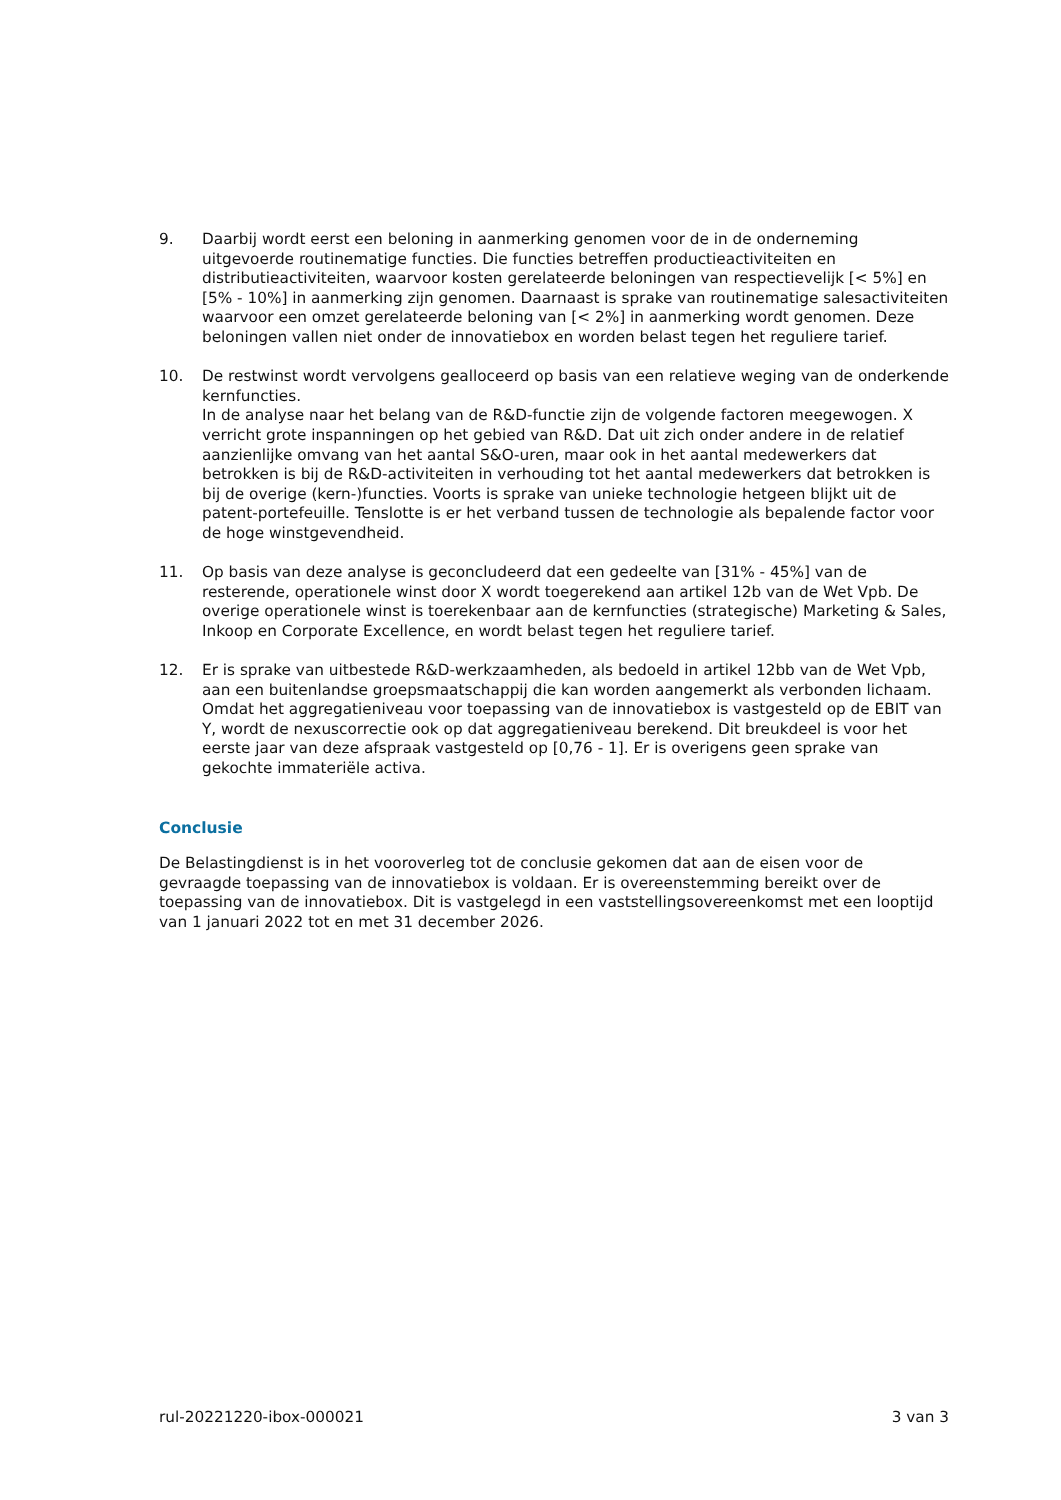9. Daarbij wordt eerst een beloning in aanmerking genomen voor de in de onderneming uitgevoerde routinematige functies. Die functies betreffen productieactiviteiten en distributieactiviteiten, waarvoor kosten gerelateerde beloningen van respectievelijk [< 5%] en [5% - 10%] in aanmerking zijn genomen. Daarnaast is sprake van routinematige salesactiviteiten waarvoor een omzet gerelateerde beloning van [< 2%] in aanmerking wordt genomen. Deze beloningen vallen niet onder de innovatiebox en worden belast tegen het reguliere tarief.
10. De restwinst wordt vervolgens gealloceerd op basis van een relatieve weging van de onderkende kernfuncties.
In de analyse naar het belang van de R&D-functie zijn de volgende factoren meegewogen. X verricht grote inspanningen op het gebied van R&D. Dat uit zich onder andere in de relatief aanzienlijke omvang van het aantal S&O-uren, maar ook in het aantal medewerkers dat betrokken is bij de R&D-activiteiten in verhouding tot het aantal medewerkers dat betrokken is bij de overige (kern-)functies. Voorts is sprake van unieke technologie hetgeen blijkt uit de patent-portefeuille. Tenslotte is er het verband tussen de technologie als bepalende factor voor de hoge winstgevendheid.
11. Op basis van deze analyse is geconcludeerd dat een gedeelte van [31% - 45%] van de resterende, operationele winst door X wordt toegerekend aan artikel 12b van de Wet Vpb. De overige operationele winst is toerekenbaar aan de kernfuncties (strategische) Marketing & Sales, Inkoop en Corporate Excellence, en wordt belast tegen het reguliere tarief.
12. Er is sprake van uitbestede R&D-werkzaamheden, als bedoeld in artikel 12bb van de Wet Vpb, aan een buitenlandse groepsmaatschappij die kan worden aangemerkt als verbonden lichaam.
Omdat het aggregatieniveau voor toepassing van de innovatiebox is vastgesteld op de EBIT van Y, wordt de nexuscorrectie ook op dat aggregatieniveau berekend. Dit breukdeel is voor het eerste jaar van deze afspraak vastgesteld op [0,76 - 1]. Er is overigens geen sprake van gekochte immateriële activa.
Conclusie
De Belastingdienst is in het vooroverleg tot de conclusie gekomen dat aan de eisen voor de gevraagde toepassing van de innovatiebox is voldaan. Er is overeenstemming bereikt over de toepassing van de innovatiebox. Dit is vastgelegd in een vaststellingsovereenkomst met een looptijd van 1 januari 2022 tot en met 31 december 2026.
rul-20221220-ibox-000021 3 van 3